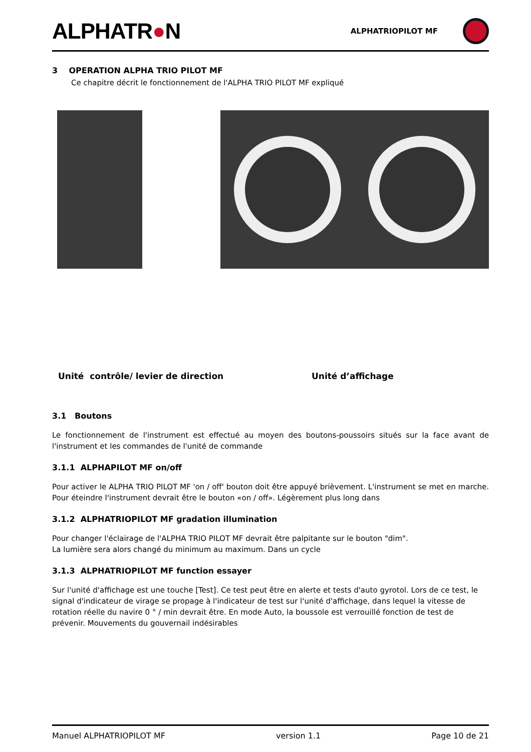ALPHATR●N
ALPHATRIOPILOT MF
3 OPERATION ALPHA TRIO PILOT MF
Ce chapitre décrit le fonctionnement de l'ALPHA TRIO PILOT MF expliqué
Unité contrôle/ levier de direction Unité d’affichage
3.1 Boutons
Le fonctionnement de l'instrument est effectué au moyen des boutons-poussoirs situés sur la face avant de l'instrument et les commandes de l'unité de commande
3.1.1 ALPHAPILOT MF on/off
Pour activer le ALPHA TRIO PILOT MF 'on / off' bouton doit être appuyé brièvement. L'instrument se met en marche. Pour éteindre l'instrument devrait être le bouton «on / off». Légèrement plus long dans
3.1.2 ALPHATRIOPILOT MF gradation illumination
Pour changer l'éclairage de l'ALPHA TRIO PILOT MF devrait être palpitante sur le bouton "dim".
La lumière sera alors changé du minimum au maximum. Dans un cycle
3.1.3 ALPHATRIOPILOT MF function essayer
Sur l'unité d'affichage est une touche [Test]. Ce test peut être en alerte et tests d'auto gyrotol. Lors de ce test, le signal d'indicateur de virage se propage à l'indicateur de test sur l'unité d'affichage, dans lequel la vitesse de rotation réelle du navire 0 ° / min devrait être. En mode Auto, la boussole est verrouillé fonction de test de prévenir. Mouvements du gouvernail indésirables
Manuel ALPHATRIOPILOT MF version 1.1 Page 10 de 21